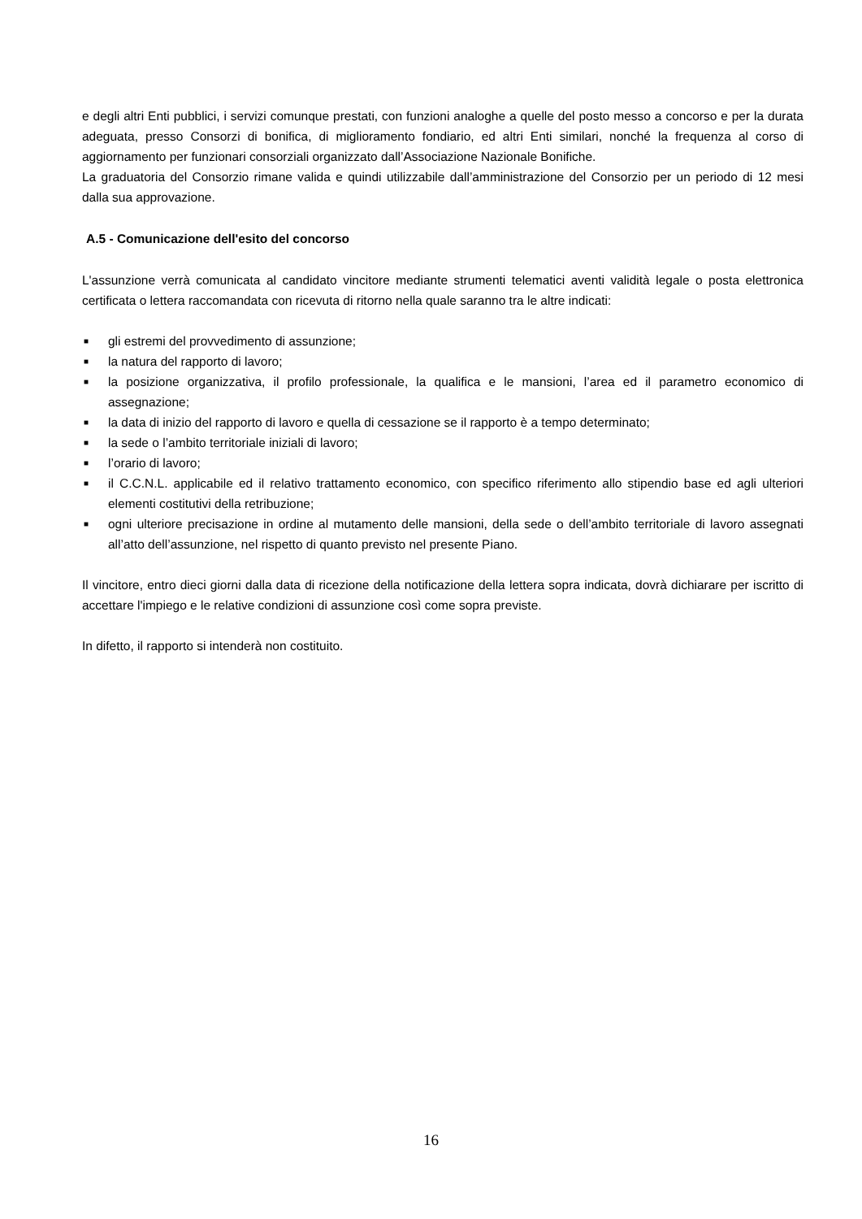e degli altri Enti pubblici, i servizi comunque prestati, con funzioni analoghe a quelle del posto messo a concorso e per la durata adeguata, presso Consorzi di bonifica, di miglioramento fondiario, ed altri Enti similari, nonché la frequenza al corso di aggiornamento per funzionari consorziali organizzato dall’Associazione Nazionale Bonifiche.
La graduatoria del Consorzio rimane valida e quindi utilizzabile dall’amministrazione del Consorzio per un periodo di 12 mesi dalla sua approvazione.
A.5 - Comunicazione dell'esito del concorso
L'assunzione verrà comunicata al candidato vincitore mediante strumenti telematici aventi validità legale o posta elettronica certificata o lettera raccomandata con ricevuta di ritorno nella quale saranno tra le altre indicati:
■ gli estremi del provvedimento di assunzione;
■ la natura del rapporto di lavoro;
■ la posizione organizzativa, il profilo professionale, la qualifica e le mansioni, l’area ed il parametro economico di assegnazione;
■ la data di inizio del rapporto di lavoro e quella di cessazione se il rapporto è a tempo determinato;
■ la sede o l’ambito territoriale iniziali di lavoro;
■ l’orario di lavoro;
■ il C.C.N.L. applicabile ed il relativo trattamento economico, con specifico riferimento allo stipendio base ed agli ulteriori elementi costitutivi della retribuzione;
■ ogni ulteriore precisazione in ordine al mutamento delle mansioni, della sede o dell’ambito territoriale di lavoro assegnati all’atto dell’assunzione, nel rispetto di quanto previsto nel presente Piano.
Il vincitore, entro dieci giorni dalla data di ricezione della notificazione della lettera sopra indicata, dovrà dichiarare per iscritto di accettare l'impiego e le relative condizioni di assunzione così come sopra previste.
In difetto, il rapporto si intenderà non costituito.
16